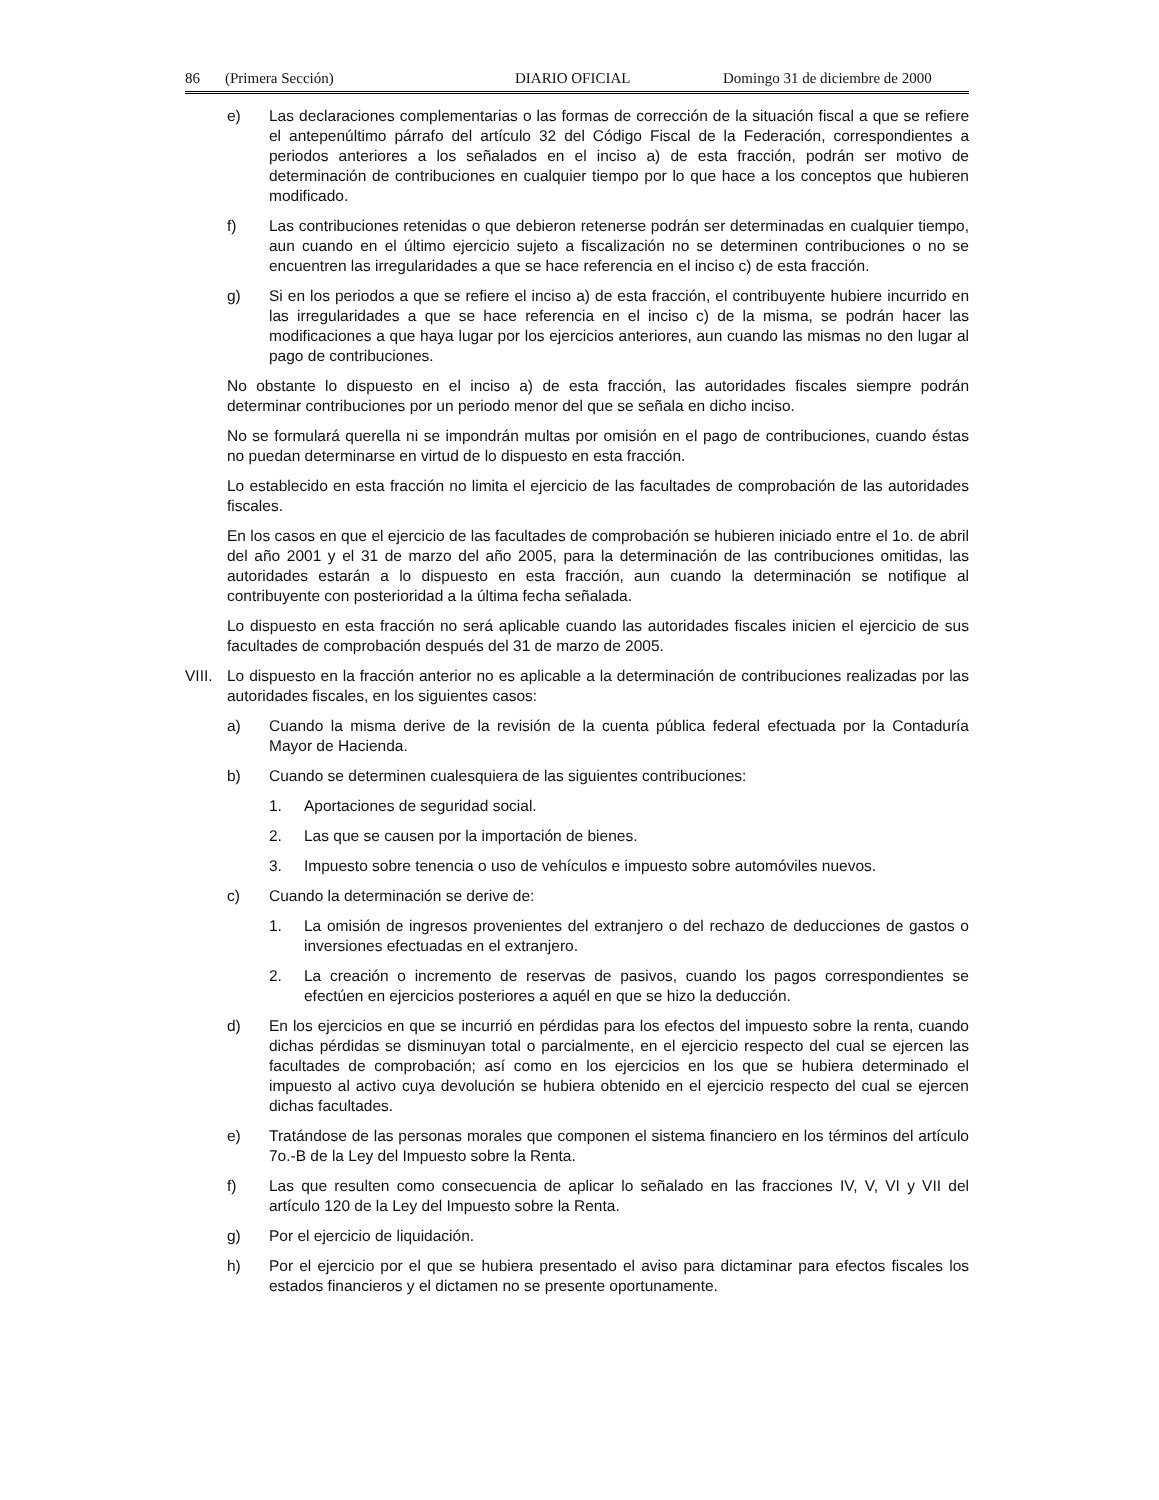86 (Primera Sección) DIARIO OFICIAL Domingo 31 de diciembre de 2000
e) Las declaraciones complementarias o las formas de corrección de la situación fiscal a que se refiere el antepenúltimo párrafo del artículo 32 del Código Fiscal de la Federación, correspondientes a periodos anteriores a los señalados en el inciso a) de esta fracción, podrán ser motivo de determinación de contribuciones en cualquier tiempo por lo que hace a los conceptos que hubieren modificado.
f) Las contribuciones retenidas o que debieron retenerse podrán ser determinadas en cualquier tiempo, aun cuando en el último ejercicio sujeto a fiscalización no se determinen contribuciones o no se encuentren las irregularidades a que se hace referencia en el inciso c) de esta fracción.
g) Si en los periodos a que se refiere el inciso a) de esta fracción, el contribuyente hubiere incurrido en las irregularidades a que se hace referencia en el inciso c) de la misma, se podrán hacer las modificaciones a que haya lugar por los ejercicios anteriores, aun cuando las mismas no den lugar al pago de contribuciones.
No obstante lo dispuesto en el inciso a) de esta fracción, las autoridades fiscales siempre podrán determinar contribuciones por un periodo menor del que se señala en dicho inciso.
No se formulará querella ni se impondrán multas por omisión en el pago de contribuciones, cuando éstas no puedan determinarse en virtud de lo dispuesto en esta fracción.
Lo establecido en esta fracción no limita el ejercicio de las facultades de comprobación de las autoridades fiscales.
En los casos en que el ejercicio de las facultades de comprobación se hubieren iniciado entre el 1o. de abril del año 2001 y el 31 de marzo del año 2005, para la determinación de las contribuciones omitidas, las autoridades estarán a lo dispuesto en esta fracción, aun cuando la determinación se notifique al contribuyente con posterioridad a la última fecha señalada.
Lo dispuesto en esta fracción no será aplicable cuando las autoridades fiscales inicien el ejercicio de sus facultades de comprobación después del 31 de marzo de 2005.
VIII. Lo dispuesto en la fracción anterior no es aplicable a la determinación de contribuciones realizadas por las autoridades fiscales, en los siguientes casos:
a) Cuando la misma derive de la revisión de la cuenta pública federal efectuada por la Contaduría Mayor de Hacienda.
b) Cuando se determinen cualesquiera de las siguientes contribuciones:
1. Aportaciones de seguridad social.
2. Las que se causen por la importación de bienes.
3. Impuesto sobre tenencia o uso de vehículos e impuesto sobre automóviles nuevos.
c) Cuando la determinación se derive de:
1. La omisión de ingresos provenientes del extranjero o del rechazo de deducciones de gastos o inversiones efectuadas en el extranjero.
2. La creación o incremento de reservas de pasivos, cuando los pagos correspondientes se efectúen en ejercicios posteriores a aquél en que se hizo la deducción.
d) En los ejercicios en que se incurrió en pérdidas para los efectos del impuesto sobre la renta, cuando dichas pérdidas se disminuyan total o parcialmente, en el ejercicio respecto del cual se ejercen las facultades de comprobación; así como en los ejercicios en los que se hubiera determinado el impuesto al activo cuya devolución se hubiera obtenido en el ejercicio respecto del cual se ejercen dichas facultades.
e) Tratándose de las personas morales que componen el sistema financiero en los términos del artículo 7o.-B de la Ley del Impuesto sobre la Renta.
f) Las que resulten como consecuencia de aplicar lo señalado en las fracciones IV, V, VI y VII del artículo 120 de la Ley del Impuesto sobre la Renta.
g) Por el ejercicio de liquidación.
h) Por el ejercicio por el que se hubiera presentado el aviso para dictaminar para efectos fiscales los estados financieros y el dictamen no se presente oportunamente.